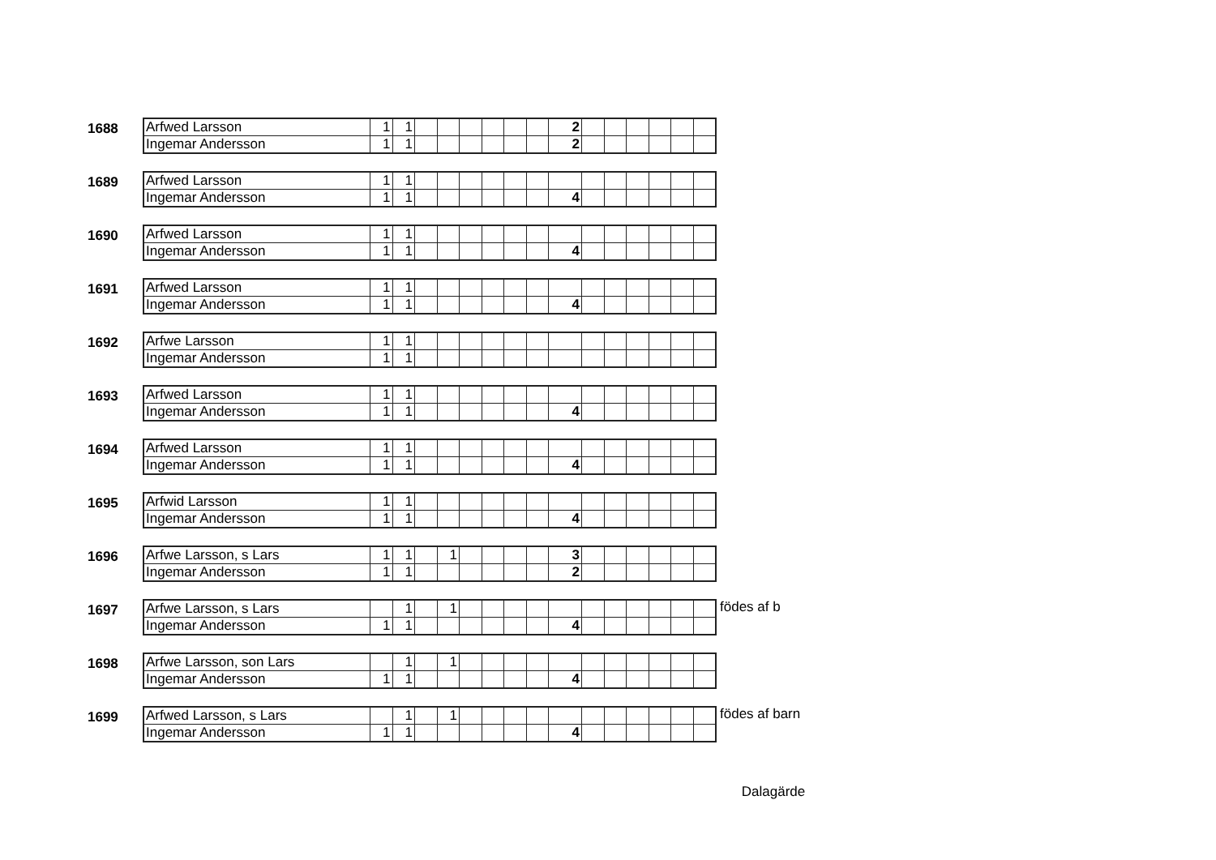1688
| Arfwed Larsson | 1 | 1 | | | | | | | 2 | | | | | | |
| Ingemar Andersson | 1 | 1 | | | | | | | 2 | | | | | | |
1689
| Arfwed Larsson | 1 | 1 | | | | | | | | | | | | | |
| Ingemar Andersson | 1 | 1 | | | | | | | 4 | | | | | | |
1690
| Arfwed Larsson | 1 | 1 | | | | | | | | | | | | | |
| Ingemar Andersson | 1 | 1 | | | | | | | 4 | | | | | | |
1691
| Arfwed Larsson | 1 | 1 | | | | | | | | | | | | | |
| Ingemar Andersson | 1 | 1 | | | | | | | 4 | | | | | | |
1692
| Arfwe Larsson | 1 | 1 | | | | | | | | | | | | | |
| Ingemar Andersson | 1 | 1 | | | | | | | | | | | | | |
1693
| Arfwed Larsson | 1 | 1 | | | | | | | | | | | | | |
| Ingemar Andersson | 1 | 1 | | | | | | | 4 | | | | | | |
1694
| Arfwed Larsson | 1 | 1 | | | | | | | | | | | | | |
| Ingemar Andersson | 1 | 1 | | | | | | | 4 | | | | | | |
1695
| Arfwid Larsson | 1 | 1 | | | | | | | | | | | | | |
| Ingemar Andersson | 1 | 1 | | | | | | | 4 | | | | | | |
1696
| Arfwe Larsson, s Lars | 1 | 1 | | 1 | | | | | 3 | | | | | | |
| Ingemar Andersson | 1 | 1 | | | | | | | 2 | | | | | | |
1697
| Arfwe Larsson, s Lars | | 1 | | 1 | | | | | | | | | | | |
| Ingemar Andersson | 1 | 1 | | | | | | | 4 | | | | | | |
födes af b
1698
| Arfwe Larsson, son Lars | | 1 | | 1 | | | | | | | | | | | |
| Ingemar Andersson | 1 | 1 | | | | | | | 4 | | | | | | |
1699
| Arfwed Larsson, s Lars | | 1 | | 1 | | | | | | | | | | | |
| Ingemar Andersson | 1 | 1 | | | | | | | 4 | | | | | | |
födes af barn
Dalagärde